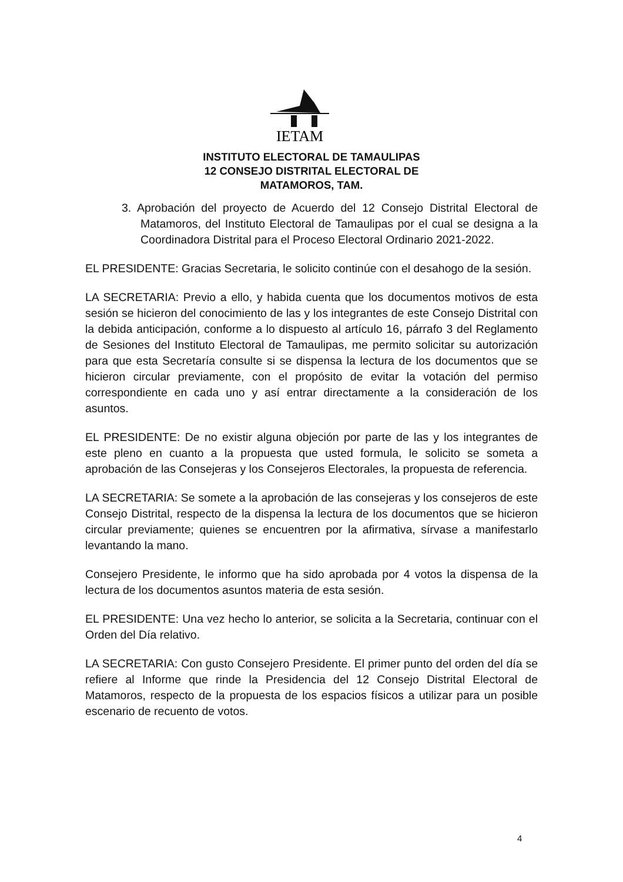IETAM
INSTITUTO ELECTORAL DE TAMAULIPAS
12 CONSEJO DISTRITAL ELECTORAL DE
MATAMOROS, TAM.
3. Aprobación del proyecto de Acuerdo del 12 Consejo Distrital Electoral de Matamoros, del Instituto Electoral de Tamaulipas por el cual se designa a la Coordinadora Distrital para el Proceso Electoral Ordinario 2021-2022.
EL PRESIDENTE: Gracias Secretaria, le solicito continúe con el desahogo de la sesión.
LA SECRETARIA: Previo a ello, y habida cuenta que los documentos motivos de esta sesión se hicieron del conocimiento de las y los integrantes de este Consejo Distrital con la debida anticipación, conforme a lo dispuesto al artículo 16, párrafo 3 del Reglamento de Sesiones del Instituto Electoral de Tamaulipas, me permito solicitar su autorización para que esta Secretaría consulte si se dispensa la lectura de los documentos que se hicieron circular previamente, con el propósito de evitar la votación del permiso correspondiente en cada uno y así entrar directamente a la consideración de los asuntos.
EL PRESIDENTE: De no existir alguna objeción por parte de las y los integrantes de este pleno en cuanto a la propuesta que usted formula, le solicito se someta a aprobación de las Consejeras y los Consejeros Electorales, la propuesta de referencia.
LA SECRETARIA: Se somete a la aprobación de las consejeras y los consejeros de este Consejo Distrital, respecto de la dispensa la lectura de los documentos que se hicieron circular previamente; quienes se encuentren por la afirmativa, sírvase a manifestarlo levantando la mano.
Consejero Presidente, le informo que ha sido aprobada por 4 votos la dispensa de la lectura de los documentos asuntos materia de esta sesión.
EL PRESIDENTE: Una vez hecho lo anterior, se solicita a la Secretaria, continuar con el Orden del Día relativo.
LA SECRETARIA: Con gusto Consejero Presidente. El primer punto del orden del día se refiere al Informe que rinde la Presidencia del 12 Consejo Distrital Electoral de Matamoros, respecto de la propuesta de los espacios físicos a utilizar para un posible escenario de recuento de votos.
4